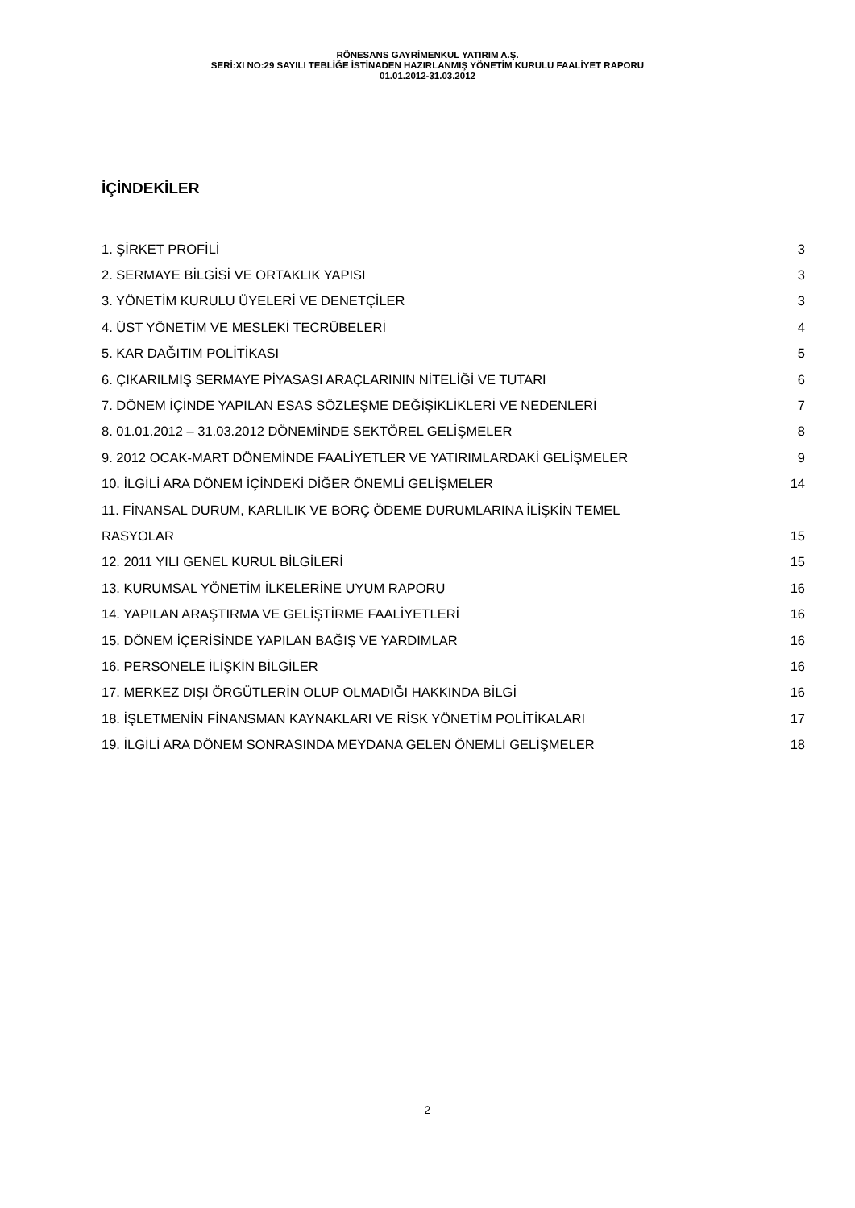RÖNESANS GAYRİMENKUL YATIRIM A.Ş.
SERİ:XI NO:29 SAYILI TEBLİĞE İSTİNADEN HAZIRLANMIŞ YÖNETİM KURULU FAALİYET RAPORU
01.01.2012-31.03.2012
İÇİNDEKİLER
1. ŞİRKET PROFİLİ 3
2. SERMAYE BİLGİSİ VE ORTAKLIK YAPISI 3
3. YÖNETİM KURULU ÜYELERİ VE DENETÇİLER 3
4. ÜST YÖNETİM VE MESLEKİ TECRÜBELERİ 4
5. KAR DAĞITIM POLİTİKASI 5
6. ÇIKARILMIŞ SERMAYE PİYASASI ARAÇLARININ NİTELİĞİ VE TUTARI 6
7. DÖNEM İÇİNDE YAPILAN ESAS SÖZLEŞME DEĞİŞİKLİKLERİ VE NEDENLERİ 7
8. 01.01.2012 – 31.03.2012 DÖNEMİNDE SEKTÖREL GELİŞMELER 8
9. 2012 OCAK-MART DÖNEMİNDE FAALİYETLER VE YATIRIMLARDAKİ GELİŞMELER 9
10. İLGİLİ ARA DÖNEM İÇİNDEKİ DİĞER ÖNEMLİ GELİŞMELER 14
11. FİNANSAL DURUM, KARLILIK VE BORÇ ÖDEME DURUMLARINA İLİŞKİN TEMEL
RASYOLAR 15
12. 2011 YILI GENEL KURUL BİLGİLERİ 15
13. KURUMSAL YÖNETİM İLKELERİNE UYUM RAPORU 16
14. YAPILAN ARAŞTIRMA VE GELİŞTİRME FAALİYETLERİ 16
15. DÖNEM İÇERİSİNDE YAPILAN BAĞIŞ VE YARDIMLAR 16
16. PERSONELE İLİŞKİN BİLGİLER 16
17. MERKEZ DIŞI ÖRGÜTLERİN OLUP OLMADIĞI HAKKINDA BİLGİ 16
18. İŞLETMENİN FİNANSMAN KAYNAKLARI VE RİSK YÖNETİM POLİTİKALARI 17
19. İLGİLİ ARA DÖNEM SONRASINDA MEYDANA GELEN ÖNEMLİ GELİŞMELER 18
2